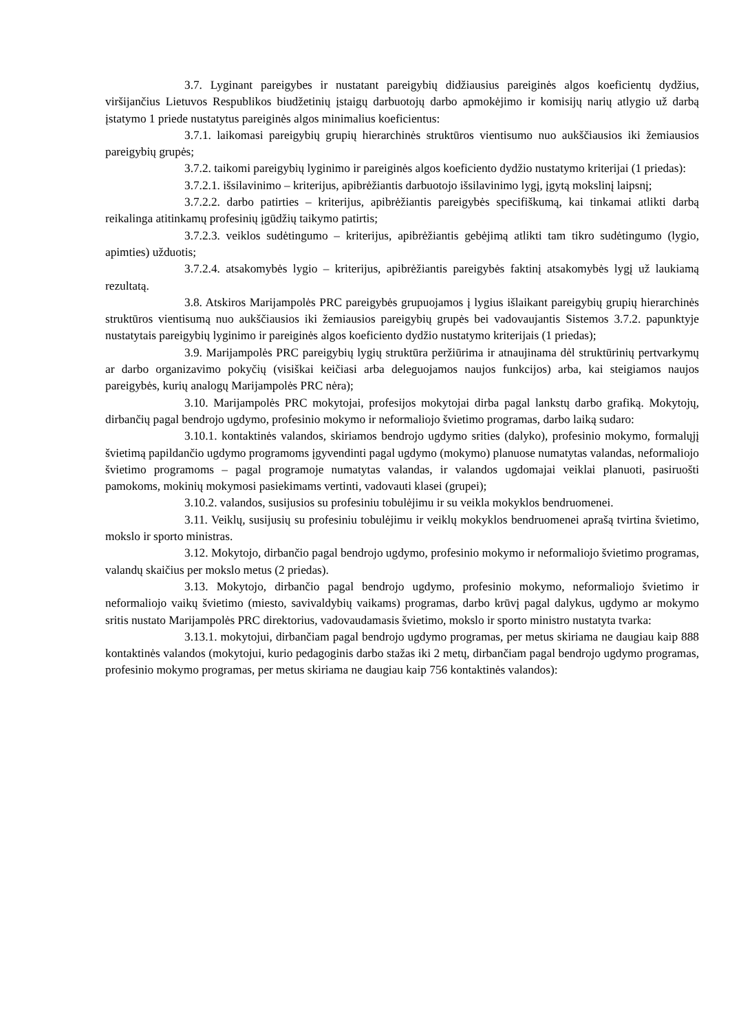3.7. Lyginant pareigybes ir nustatant pareigybių didžiausius pareiginės algos koeficientų dydžius, viršijančius Lietuvos Respublikos biudžetinių įstaigų darbuotojų darbo apmokėjimo ir komisijų narių atlygio už darbą įstatymo 1 priede nustatytus pareiginės algos minimalius koeficientus:
3.7.1. laikomasi pareigybių grupių hierarchinės struktūros vientisumo nuo aukščiausios iki žemiausios pareigybių grupės;
3.7.2. taikomi pareigybių lyginimo ir pareiginės algos koeficiento dydžio nustatymo kriterijai (1 priedas):
3.7.2.1. išsilavinimo – kriterijus, apibrėžiantis darbuotojo išsilavinimo lygį, įgytą mokslinį laipsnį;
3.7.2.2. darbo patirties – kriterijus, apibrėžiantis pareigybės specifiškumą, kai tinkamai atlikti darbą reikalinga atitinkamų profesinių įgūdžių taikymo patirtis;
3.7.2.3. veiklos sudėtingumo – kriterijus, apibrėžiantis gebėjimą atlikti tam tikro sudėtingumo (lygio, apimties) užduotis;
3.7.2.4. atsakomybės lygio – kriterijus, apibrėžiantis pareigybės faktinį atsakomybės lygį už laukiamą rezultatą.
3.8. Atskiros Marijampolės PRC pareigybės grupuojamos į lygius išlaikant pareigybių grupių hierarchinės struktūros vientisumą nuo aukščiausios iki žemiausios pareigybių grupės bei vadovaujantis Sistemos 3.7.2. papunktyje nustatytais pareigybių lyginimo ir pareiginės algos koeficiento dydžio nustatymo kriterijais (1 priedas);
3.9. Marijampolės PRC pareigybių lygių struktūra peržiūrima ir atnaujinama dėl struktūrinių pertvarkymų ar darbo organizavimo pokyčių (visiškai keičiasi arba deleguojamos naujos funkcijos) arba, kai steigiamos naujos pareigybės, kurių analogų Marijampolės PRC nėra);
3.10. Marijampolės PRC mokytojai, profesijos mokytojai dirba pagal lankstų darbo grafiką. Mokytojų, dirbančių pagal bendrojo ugdymo, profesinio mokymo ir neformaliojo švietimo programas, darbo laiką sudaro:
3.10.1. kontaktinės valandos, skiriamos bendrojo ugdymo srities (dalyko), profesinio mokymo, formalųjį švietimą papildančio ugdymo programoms įgyvendinti pagal ugdymo (mokymo) planuose numatytas valandas, neformaliojo švietimo programoms – pagal programoje numatytas valandas, ir valandos ugdomajai veiklai planuoti, pasiruošti pamokoms, mokinių mokymosi pasiekimams vertinti, vadovauti klasei (grupei);
3.10.2. valandos, susijusios su profesiniu tobulėjimu ir su veikla mokyklos bendruomenei.
3.11. Veiklų, susijusių su profesiniu tobulėjimu ir veiklų mokyklos bendruomenei aprašą tvirtina švietimo, mokslo ir sporto ministras.
3.12. Mokytojo, dirbančio pagal bendrojo ugdymo, profesinio mokymo ir neformaliojo švietimo programas, valandų skaičius per mokslo metus (2 priedas).
3.13. Mokytojo, dirbančio pagal bendrojo ugdymo, profesinio mokymo, neformaliojo švietimo ir neformaliojo vaikų švietimo (miesto, savivaldybių vaikams) programas, darbo krūvį pagal dalykus, ugdymo ar mokymo sritis nustato Marijampolės PRC direktorius, vadovaudamasis švietimo, mokslo ir sporto ministro nustatyta tvarka:
3.13.1. mokytojui, dirbančiam pagal bendrojo ugdymo programas, per metus skiriama ne daugiau kaip 888 kontaktinės valandos (mokytojui, kurio pedagoginis darbo stažas iki 2 metų, dirbančiam pagal bendrojo ugdymo programas, profesinio mokymo programas, per metus skiriama ne daugiau kaip 756 kontaktinės valandos):